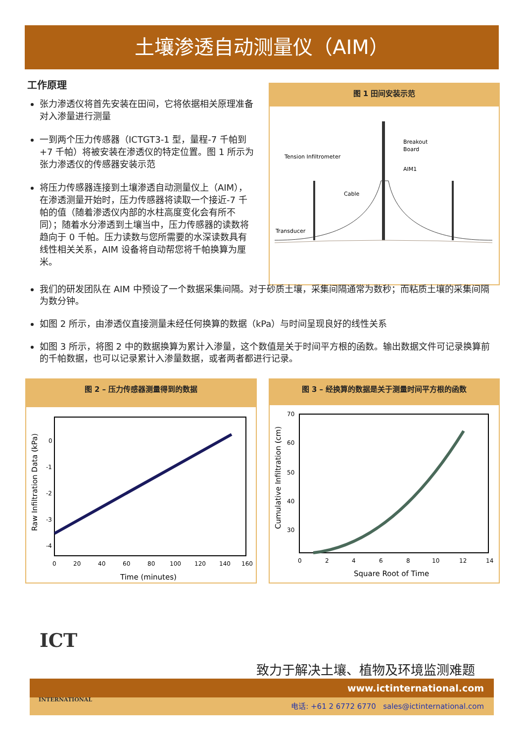土壤渗透自动测量仪（AIM）
工作原理
张力渗透仪将首先安装在田间，它将依据相关原理准备对入渗量进行测量
一到两个压力传感器（ICTGT3-1 型，量程-7 千帕到+7 千帕）将被安装在渗透仪的特定位置。图 1 所示为张力渗透仪的传感器安装示范
将压力传感器连接到土壤渗透自动测量仪上（AIM），在渗透测量开始时，压力传感器将读取一个接近-7 千帕的值（随着渗透仪内部的水柱高度变化会有所不同）；随着水分渗透到土壤当中，压力传感器的读数将趋向于 0 千帕。压力读数与您所需要的水深读数具有线性相关关系，AIM 设备将自动帮您将千帕换算为厘米。
图 1 田间安装示范
Tension Infiltrometer
Breakout
Board
AIM1
Cable
Transducer
我们的研发团队在 AIM 中预设了一个数据采集间隔。对于砂质土壤，采集间隔通常为数秒；而粘质土壤的采集间隔为数分钟。
如图 2 所示，由渗透仪直接测量未经任何换算的数据（kPa）与时间呈现良好的线性关系
如图 3 所示，将图 2 中的数据换算为累计入渗量，这个数值是关于时间平方根的函数。输出数据文件可记录换算前的千帕数据，也可以记录累计入渗量数据，或者两者都进行记录。
图 2 – 压力传感器测量得到的数据
0
-1
-2
-3
-4
0
20
40
60
80
100
120
140
160
Time (minutes)
Raw Infiltration Data (kPa)
图 3 – 经换算的数据是关于测量时间平方根的函数
70
60
50
40
30
0
2
4
6
8
10
12
14
Square Root of Time
Cumulative Infiltration (cm)
ICT
致力于解决土壤、植物及环境监测难题
www.ictinternational.com
电话: +61 2 6772 6770 sales@ictinternational.com
INTERNATIONAL